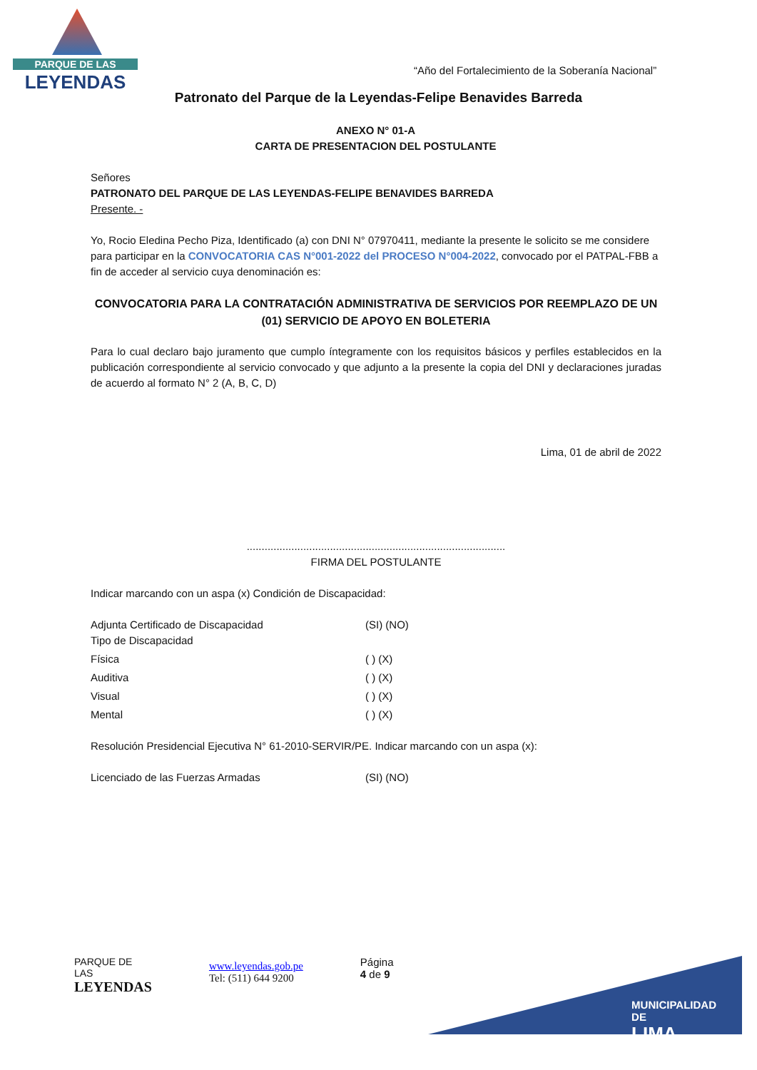PARQUE DE LAS
LEYENDAS
“Año del Fortalecimiento de la Soberanía Nacional”
Patronato del Parque de la Leyendas-Felipe Benavides Barreda
ANEXO N° 01-A
CARTA DE PRESENTACION DEL POSTULANTE
Señores
PATRONATO DEL PARQUE DE LAS LEYENDAS-FELIPE BENAVIDES BARREDA
Presente. -
Yo, Rocio Eledina Pecho Piza, Identificado (a) con DNI N° 07970411, mediante la presente le solicito se me considere para participar en la CONVOCATORIA CAS N°001-2022 del PROCESO N°004-2022, convocado por el PATPAL-FBB a fin de acceder al servicio cuya denominación es:
CONVOCATORIA PARA LA CONTRATACIÓN ADMINISTRATIVA DE SERVICIOS POR REEMPLAZO DE UN (01) SERVICIO DE APOYO EN BOLETERIA
Para lo cual declaro bajo juramento que cumplo íntegramente con los requisitos básicos y perfiles establecidos en la publicación correspondiente al servicio convocado y que adjunto a la presente la copia del DNI y declaraciones juradas de acuerdo al formato N° 2 (A, B, C, D)
Lima, 01 de abril de 2022
.......................................................................................
FIRMA DEL POSTULANTE
Indicar marcando con un aspa (x) Condición de Discapacidad:
Adjunta Certificado de Discapacidad (SI) (NO)
Tipo de Discapacidad
Física ( ) (X)
Auditiva ( ) (X)
Visual ( ) (X)
Mental ( ) (X)
Resolución Presidencial Ejecutiva N° 61-2010-SERVIR/PE. Indicar marcando con un aspa (x):
Licenciado de las Fuerzas Armadas (SI) (NO)
PARQUE DE LAS
LEYENDAS
www.leyendas.gob.pe
Tel: (511) 644 9200
Página 4 de 9
MUNICIPALIDAD DE
LIMA